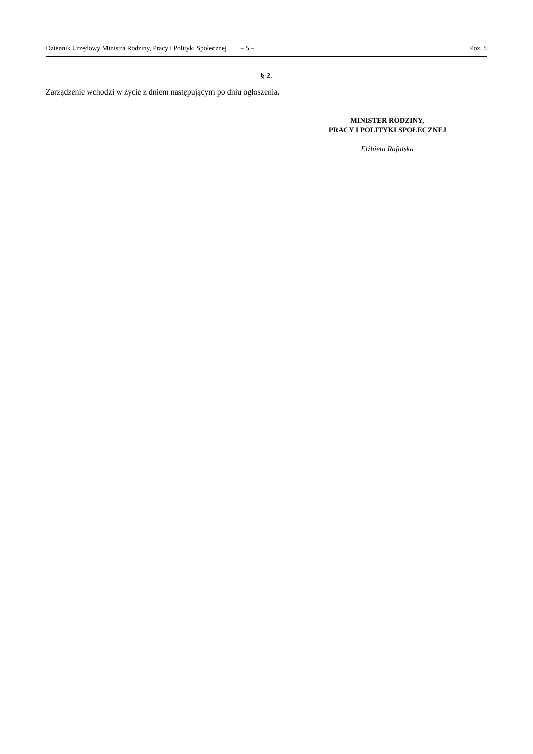Dziennik Urzędowy Ministra Rodziny, Pracy i Polityki Społecznej – 5 – Poz. 8
§ 2.
Zarządzenie wchodzi w życie z dniem następującym po dniu ogłoszenia.
MINISTER RODZINY,
PRACY I POLITYKI SPOŁECZNEJ
Elżbieta Rafalska